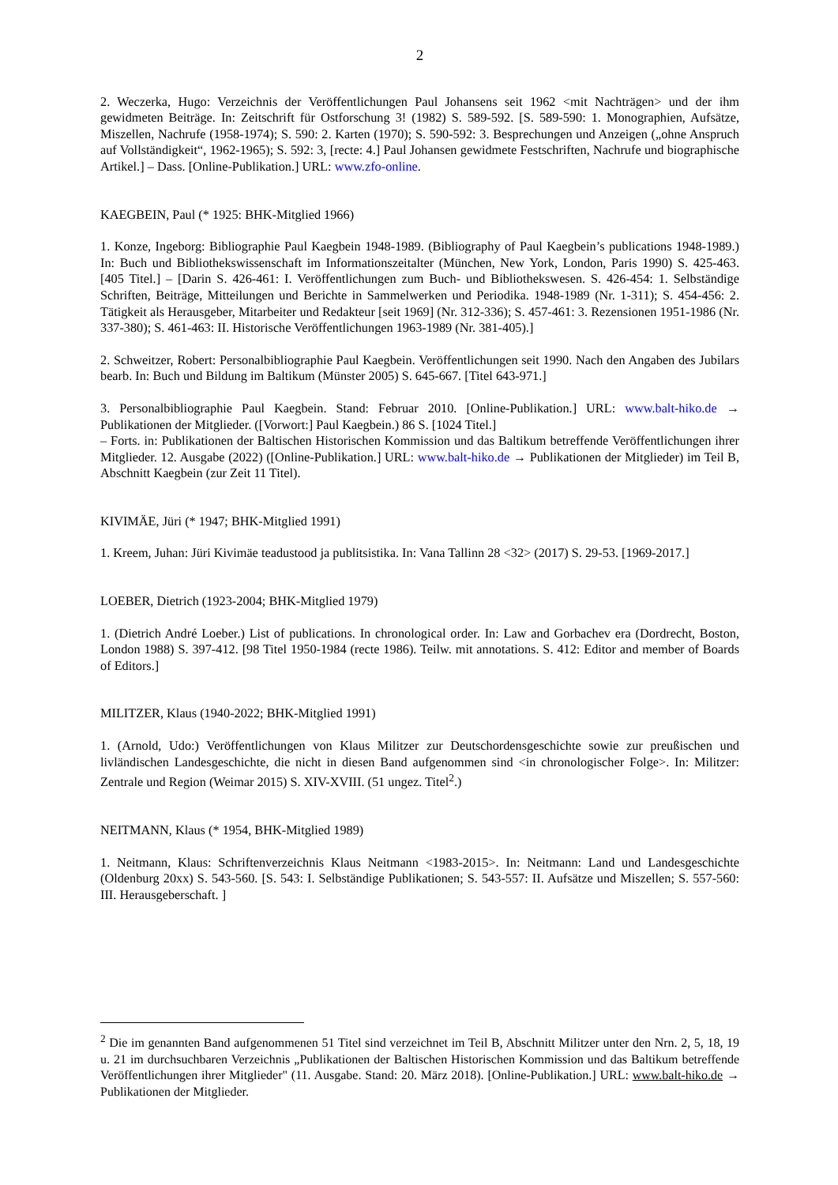2
2. Weczerka, Hugo: Verzeichnis der Veröffentlichungen Paul Johansens seit 1962 <mit Nachträgen> und der ihm gewidmeten Beiträge. In: Zeitschrift für Ostforschung 3! (1982) S. 589-592. [S. 589-590: 1. Monographien, Aufsätze, Miszellen, Nachrufe (1958-1974); S. 590: 2. Karten (1970); S. 590-592: 3. Besprechungen und Anzeigen („ohne Anspruch auf Vollständigkeit“, 1962-1965); S. 592: 3, [recte: 4.] Paul Johansen gewidmete Festschriften, Nachrufe und biographische Artikel.] – Dass. [Online-Publikation.] URL: www.zfo-online.
KAEGBEIN, Paul (* 1925: BHK-Mitglied 1966)
1. Konze, Ingeborg: Bibliographie Paul Kaegbein 1948-1989. (Bibliography of Paul Kaegbein’s publications 1948-1989.) In: Buch und Bibliothekswissenschaft im Informationszeitalter (München, New York, London, Paris 1990) S. 425-463. [405 Titel.] – [Darin S. 426-461: I. Veröffentlichungen zum Buch- und Bibliothekswesen. S. 426-454: 1. Selbständige Schriften, Beiträge, Mitteilungen und Berichte in Sammelwerken und Periodika. 1948-1989 (Nr. 1-311); S. 454-456: 2. Tätigkeit als Herausgeber, Mitarbeiter und Redakteur [seit 1969] (Nr. 312-336); S. 457-461: 3. Rezensionen 1951-1986 (Nr. 337-380); S. 461-463: II. Historische Veröffentlichungen 1963-1989 (Nr. 381-405).]
2. Schweitzer, Robert: Personalbibliographie Paul Kaegbein. Veröffentlichungen seit 1990. Nach den Angaben des Jubilars bearb. In: Buch und Bildung im Baltikum (Münster 2005) S. 645-667. [Titel 643-971.]
3. Personalbibliographie Paul Kaegbein. Stand: Februar 2010. [Online-Publikation.] URL: www.balt-hiko.de → Publikationen der Mitglieder. ([Vorwort:] Paul Kaegbein.) 86 S. [1024 Titel.]
– Forts. in: Publikationen der Baltischen Historischen Kommission und das Baltikum betreffende Veröffentlichungen ihrer Mitglieder. 12. Ausgabe (2022) ([Online-Publikation.] URL: www.balt-hiko.de → Publikationen der Mitglieder) im Teil B, Abschnitt Kaegbein (zur Zeit 11 Titel).
KIVIMÄE, Jüri (* 1947; BHK-Mitglied 1991)
1. Kreem, Juhan: Jüri Kivimäe teadustood ja publitsistika. In: Vana Tallinn 28 <32> (2017) S. 29-53. [1969-2017.]
LOEBER, Dietrich (1923-2004; BHK-Mitglied 1979)
1. (Dietrich André Loeber.) List of publications. In chronological order. In: Law and Gorbachev era (Dordrecht, Boston, London 1988) S. 397-412. [98 Titel 1950-1984 (recte 1986). Teilw. mit annotations. S. 412: Editor and member of Boards of Editors.]
MILITZER, Klaus (1940-2022; BHK-Mitglied 1991)
1. (Arnold, Udo:) Veröffentlichungen von Klaus Militzer zur Deutschordensgeschichte sowie zur preußischen und livländischen Landesgeschichte, die nicht in diesen Band aufgenommen sind <in chronologischer Folge>. In: Militzer: Zentrale und Region (Weimar 2015) S. XIV-XVIII. (51 ungez. Titel<sup>2</sup>.)
NEITMANN, Klaus (* 1954, BHK-Mitglied 1989)
1. Neitmann, Klaus: Schriftenverzeichnis Klaus Neitmann <1983-2015>. In: Neitmann: Land und Landesgeschichte (Oldenburg 20xx) S. 543-560. [S. 543: I. Selbständige Publikationen; S. 543-557: II. Aufsätze und Miszellen; S. 557-560: III. Herausgeberschaft. ]
<sup>2</sup> Die im genannten Band aufgenommenen 51 Titel sind verzeichnet im Teil B, Abschnitt Militzer unter den Nrn. 2, 5, 18, 19 u. 21 im durchsuchbaren Verzeichnis „Publikationen der Baltischen Historischen Kommission und das Baltikum betreffende Veröffentlichungen ihrer Mitglieder" (11. Ausgabe. Stand: 20. März 2018). [Online-Publikation.] URL: www.balt-hiko.de → Publikationen der Mitglieder.